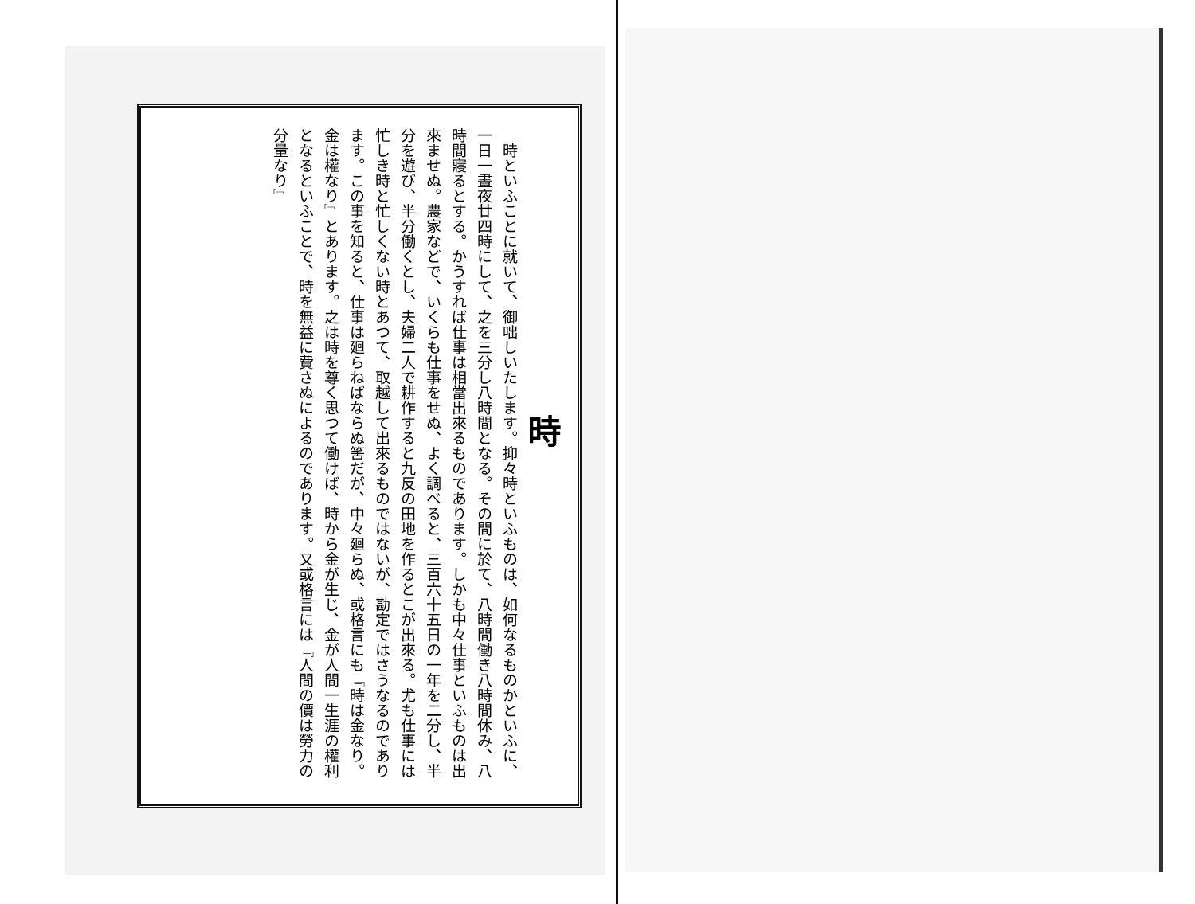時
　時といふことに就いて、御咄しいたします。抑々時といふものは、如何なるものかといふに、一日一晝夜廿四時にして、之を三分し八時間となる。その間に於て、八時間働き八時間休み、八時間寢るとする。かうすれば仕事は相當出來るものであります。しかも中々仕事といふものは出來ませぬ。農家などで、いくらも仕事をせぬ、よく調べると、三百六十五日の一年を二分し、半分を遊び、半分働くとし、夫婦二人で耕作すると九反の田地を作るとこが出來る。尤も仕事には忙しき時と忙しくない時とあつて、取越して出來るものではないが、勘定ではさうなるのであります。この事を知ると、仕事は廻らねばならぬ筈だが、中々廻らぬ、或格言にも『時は金なり。金は權なり』とあります。之は時を尊く思つて働けば、時から金が生じ、金が人間一生涯の權利となるといふことで、時を無益に費さぬによるのであります。又或格言には『人間の價は勞力の分量なり』